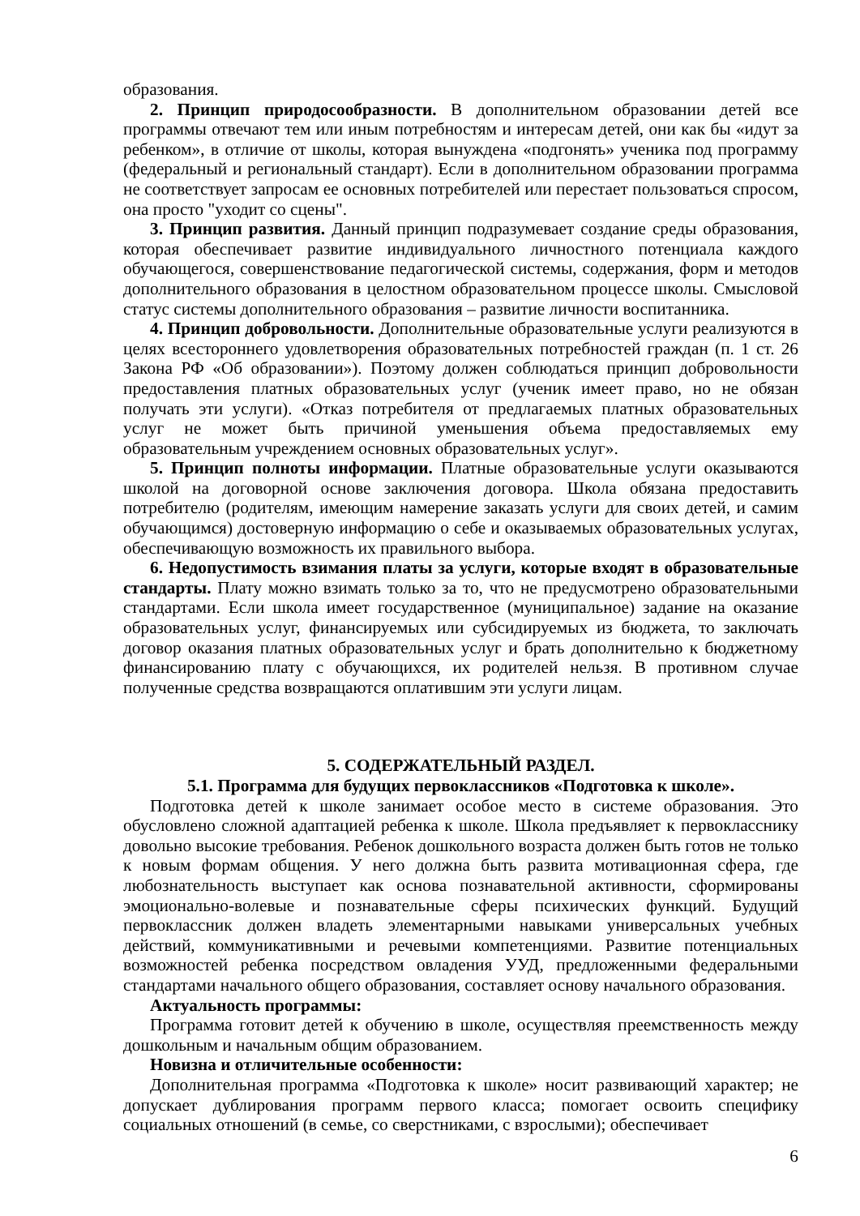образования.
2. Принцип природосообразности. В дополнительном образовании детей все программы отвечают тем или иным потребностям и интересам детей, они как бы «идут за ребенком», в отличие от школы, которая вынуждена «подгонять» ученика под программу (федеральный и региональный стандарт). Если в дополнительном образовании программа не соответствует запросам ее основных потребителей или перестает пользоваться спросом, она просто "уходит со сцены".
3. Принцип развития. Данный принцип подразумевает создание среды образования, которая обеспечивает развитие индивидуального личностного потенциала каждого обучающегося, совершенствование педагогической системы, содержания, форм и методов дополнительного образования в целостном образовательном процессе школы. Смысловой статус системы дополнительного образования – развитие личности воспитанника.
4. Принцип добровольности. Дополнительные образовательные услуги реализуются в целях всестороннего удовлетворения образовательных потребностей граждан (п. 1 ст. 26 Закона РФ «Об образовании»). Поэтому должен соблюдаться принцип добровольности предоставления платных образовательных услуг (ученик имеет право, но не обязан получать эти услуги). «Отказ потребителя от предлагаемых платных образовательных услуг не может быть причиной уменьшения объема предоставляемых ему образовательным учреждением основных образовательных услуг».
5. Принцип полноты информации. Платные образовательные услуги оказываются школой на договорной основе заключения договора. Школа обязана предоставить потребителю (родителям, имеющим намерение заказать услуги для своих детей, и самим обучающимся) достоверную информацию о себе и оказываемых образовательных услугах, обеспечивающую возможность их правильного выбора.
6. Недопустимость взимания платы за услуги, которые входят в образовательные стандарты. Плату можно взимать только за то, что не предусмотрено образовательными стандартами. Если школа имеет государственное (муниципальное) задание на оказание образовательных услуг, финансируемых или субсидируемых из бюджета, то заключать договор оказания платных образовательных услуг и брать дополнительно к бюджетному финансированию плату с обучающихся, их родителей нельзя. В противном случае полученные средства возвращаются оплатившим эти услуги лицам.
5. СОДЕРЖАТЕЛЬНЫЙ РАЗДЕЛ.
5.1. Программа для будущих первоклассников «Подготовка к школе».
Подготовка детей к школе занимает особое место в системе образования. Это обусловлено сложной адаптацией ребенка к школе. Школа предъявляет к первокласснику довольно высокие требования. Ребенок дошкольного возраста должен быть готов не только к новым формам общения. У него должна быть развита мотивационная сфера, где любознательность выступает как основа познавательной активности, сформированы эмоционально-волевые и познавательные сферы психических функций. Будущий первоклассник должен владеть элементарными навыками универсальных учебных действий, коммуникативными и речевыми компетенциями. Развитие потенциальных возможностей ребенка посредством овладения УУД, предложенными федеральными стандартами начального общего образования, составляет основу начального образования.
Актуальность программы:
Программа готовит детей к обучению в школе, осуществляя преемственность между дошкольным и начальным общим образованием.
Новизна и отличительные особенности:
Дополнительная программа «Подготовка к школе» носит развивающий характер; не допускает дублирования программ первого класса; помогает освоить специфику социальных отношений (в семье, со сверстниками, с взрослыми); обеспечивает
6